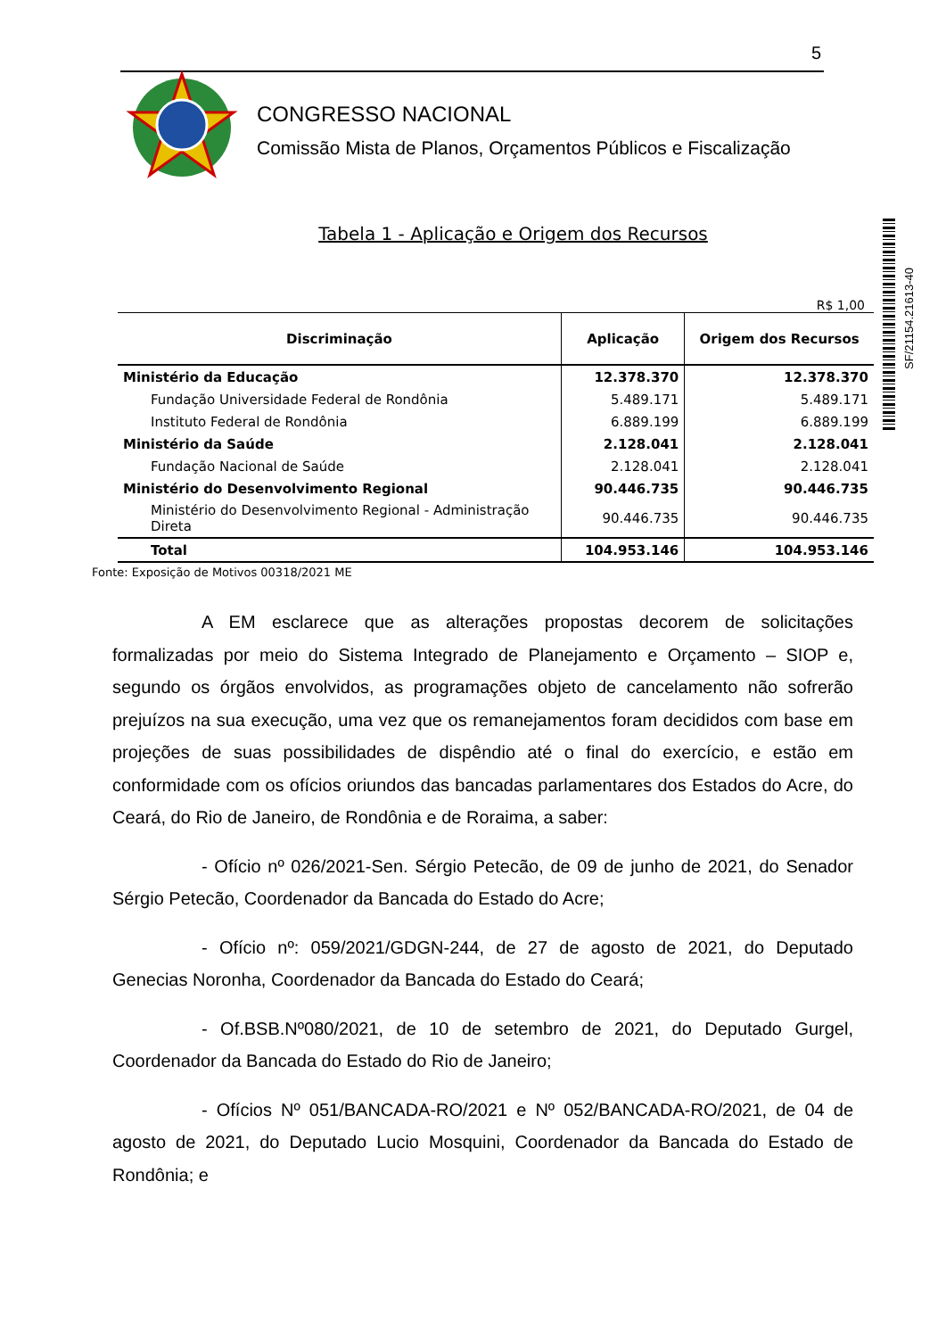5
CONGRESSO NACIONAL
Comissão Mista de Planos, Orçamentos Públicos e Fiscalização
SF/21154.21613-40
Tabela 1 - Aplicação e Origem dos Recursos
R$ 1,00
| Discriminação | Aplicação | Origem dos Recursos |
| --- | --- | --- |
| Ministério da Educação | 12.378.370 | 12.378.370 |
| Fundação Universidade Federal de Rondônia | 5.489.171 | 5.489.171 |
| Instituto Federal de Rondônia | 6.889.199 | 6.889.199 |
| Ministério da Saúde | 2.128.041 | 2.128.041 |
| Fundação Nacional de Saúde | 2.128.041 | 2.128.041 |
| Ministério do Desenvolvimento Regional | 90.446.735 | 90.446.735 |
| Ministério do Desenvolvimento Regional - Administração Direta | 90.446.735 | 90.446.735 |
| Total | 104.953.146 | 104.953.146 |
Fonte: Exposição de Motivos 00318/2021 ME
A EM esclarece que as alterações propostas decorem de solicitações formalizadas por meio do Sistema Integrado de Planejamento e Orçamento – SIOP e, segundo os órgãos envolvidos, as programações objeto de cancelamento não sofrerão prejuízos na sua execução, uma vez que os remanejamentos foram decididos com base em projeções de suas possibilidades de dispêndio até o final do exercício, e estão em conformidade com os ofícios oriundos das bancadas parlamentares dos Estados do Acre, do Ceará, do Rio de Janeiro, de Rondônia e de Roraima, a saber:
- Ofício nº 026/2021-Sen. Sérgio Petecão, de 09 de junho de 2021, do Senador Sérgio Petecão, Coordenador da Bancada do Estado do Acre;
- Ofício nº: 059/2021/GDGN-244, de 27 de agosto de 2021, do Deputado Genecias Noronha, Coordenador da Bancada do Estado do Ceará;
- Of.BSB.Nº080/2021, de 10 de setembro de 2021, do Deputado Gurgel, Coordenador da Bancada do Estado do Rio de Janeiro;
- Ofícios Nº 051/BANCADA-RO/2021 e Nº 052/BANCADA-RO/2021, de 04 de agosto de 2021, do Deputado Lucio Mosquini, Coordenador da Bancada do Estado de Rondônia; e